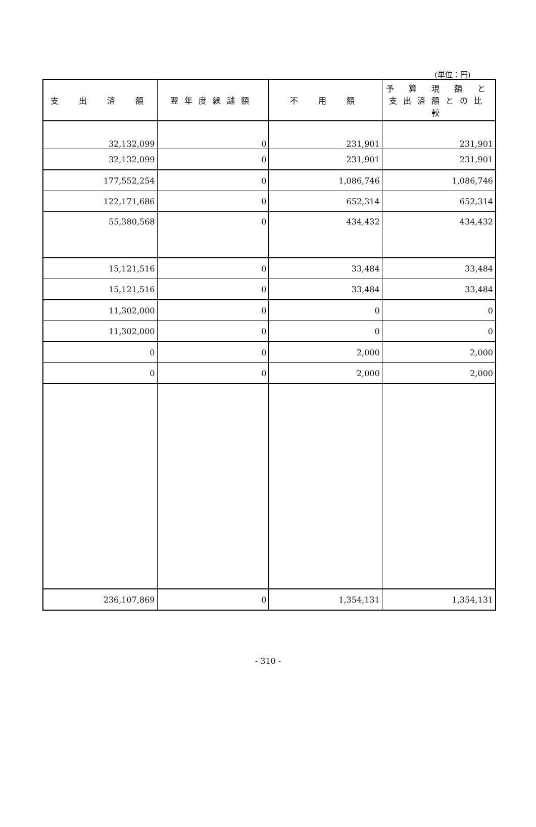(単位：円)
| 支 出 済 額 | 翌年度繰越額 | 不 用 額 | 予 算 現 額 と 支出済額との比較 |
| --- | --- | --- | --- |
| 32,132,099 | 0 | 231,901 | 231,901 |
| 32,132,099 | 0 | 231,901 | 231,901 |
| 177,552,254 | 0 | 1,086,746 | 1,086,746 |
| 122,171,686 | 0 | 652,314 | 652,314 |
| 55,380,568 | 0 | 434,432 | 434,432 |
| 15,121,516 | 0 | 33,484 | 33,484 |
| 15,121,516 | 0 | 33,484 | 33,484 |
| 11,302,000 | 0 | 0 | 0 |
| 11,302,000 | 0 | 0 | 0 |
| 0 | 0 | 2,000 | 2,000 |
| 0 | 0 | 2,000 | 2,000 |
| 236,107,869 | 0 | 1,354,131 | 1,354,131 |
- 310 -